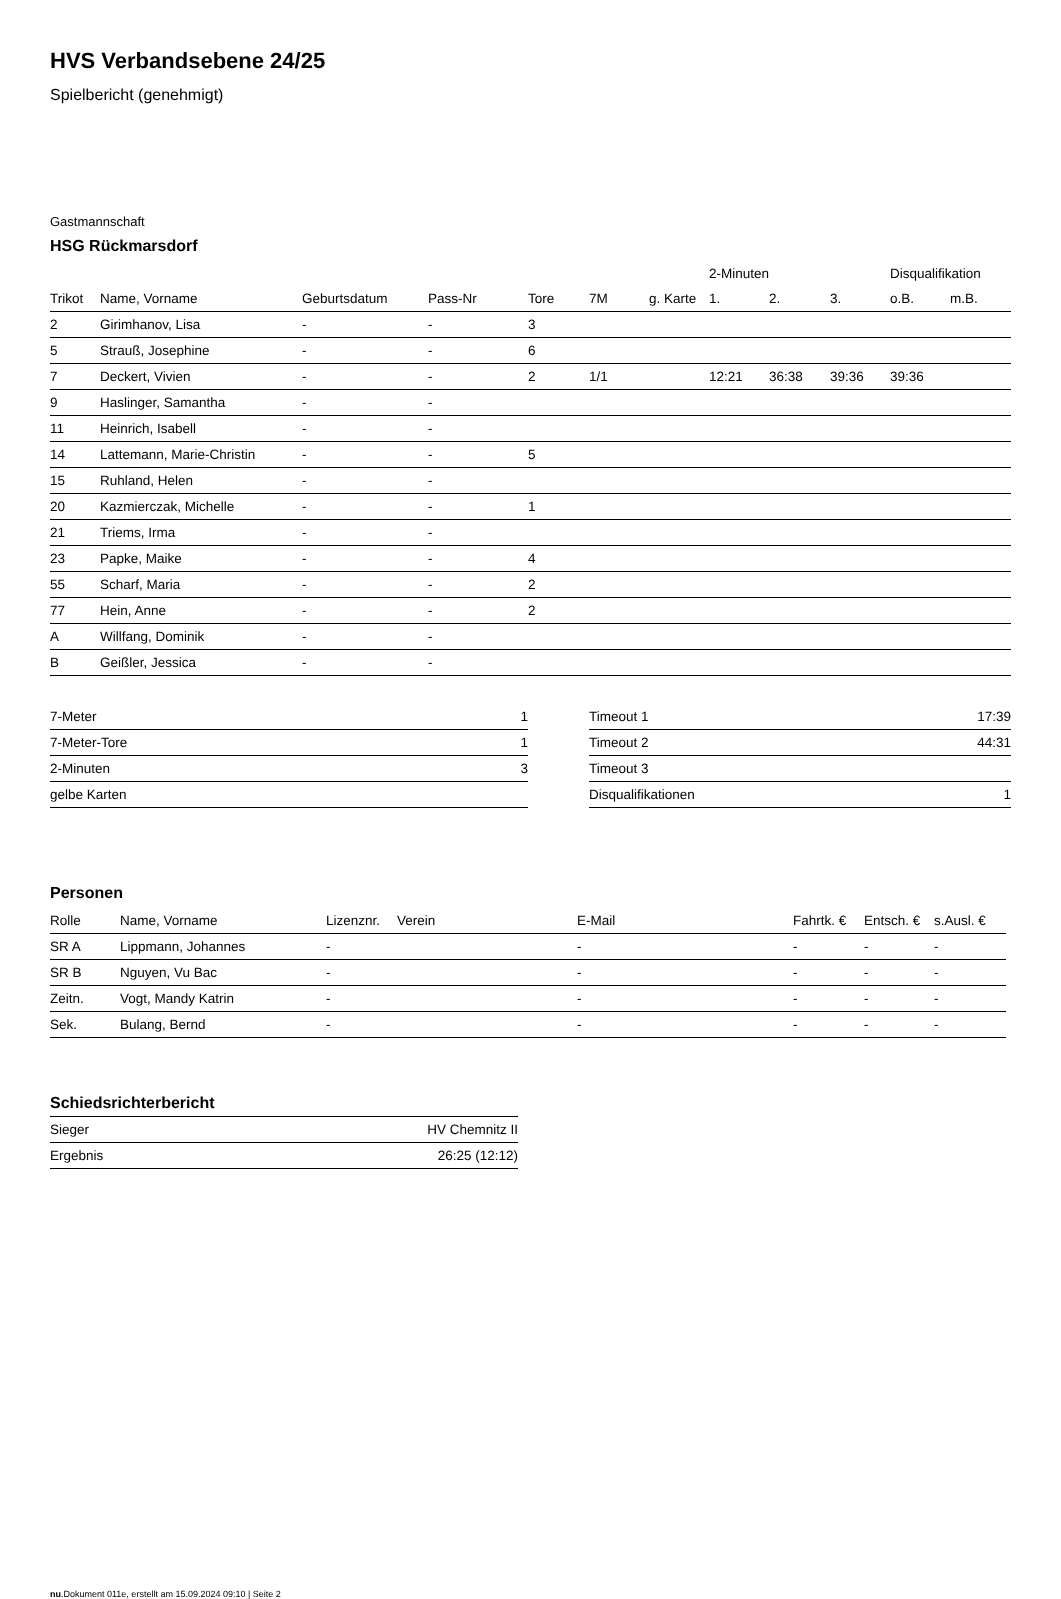HVS Verbandsebene 24/25
Spielbericht (genehmigt)
Gastmannschaft
HSG Rückmarsdorf
| | | | | | | | 2-Minuten | | | Disqualifikation | |
| --- | --- | --- | --- | --- | --- | --- | --- | --- | --- | --- | --- |
| Trikot | Name, Vorname | Geburtsdatum | Pass-Nr | Tore | 7M | g. Karte | 1. | 2. | 3. | o.B. | m.B. |
| 2 | Girimhanov, Lisa | - | - | 3 | | | | | | | |
| 5 | Strauß, Josephine | - | - | 6 | | | | | | | |
| 7 | Deckert, Vivien | - | - | 2 | 1/1 | | 12:21 | 36:38 | 39:36 | 39:36 | |
| 9 | Haslinger, Samantha | - | - | | | | | | | | |
| 11 | Heinrich, Isabell | - | - | | | | | | | | |
| 14 | Lattemann, Marie-Christin | - | - | 5 | | | | | | | |
| 15 | Ruhland, Helen | - | - | | | | | | | | |
| 20 | Kazmierczak, Michelle | - | - | 1 | | | | | | | |
| 21 | Triems, Irma | - | - | | | | | | | | |
| 23 | Papke, Maike | - | - | 4 | | | | | | | |
| 55 | Scharf, Maria | - | - | 2 | | | | | | | |
| 77 | Hein, Anne | - | - | 2 | | | | | | | |
| A | Willfang, Dominik | - | - | | | | | | | | |
| B | Geißler, Jessica | - | - | | | | | | | | |
| 7-Meter | 1 |
| 7-Meter-Tore | 1 |
| 2-Minuten | 3 |
| gelbe Karten | |
| Timeout 1 | 17:39 |
| Timeout 2 | 44:31 |
| Timeout 3 | |
| Disqualifikationen | 1 |
Personen
| Rolle | Name, Vorname | Lizenznr. | Verein | E-Mail | Fahrtk. € | Entsch. € | s.Ausl. € |
| --- | --- | --- | --- | --- | --- | --- | --- |
| SR A | Lippmann, Johannes | - | | - | - | - | - |
| SR B | Nguyen, Vu Bac | - | | - | - | - | - |
| Zeitn. | Vogt, Mandy Katrin | - | | - | - | - | - |
| Sek. | Bulang, Bernd | - | | - | - | - | - |
Schiedsrichterbericht
| Sieger | HV Chemnitz II |
| Ergebnis | 26:25 (12:12) |
nu.Dokument 011e, erstellt am 15.09.2024 09:10 | Seite 2